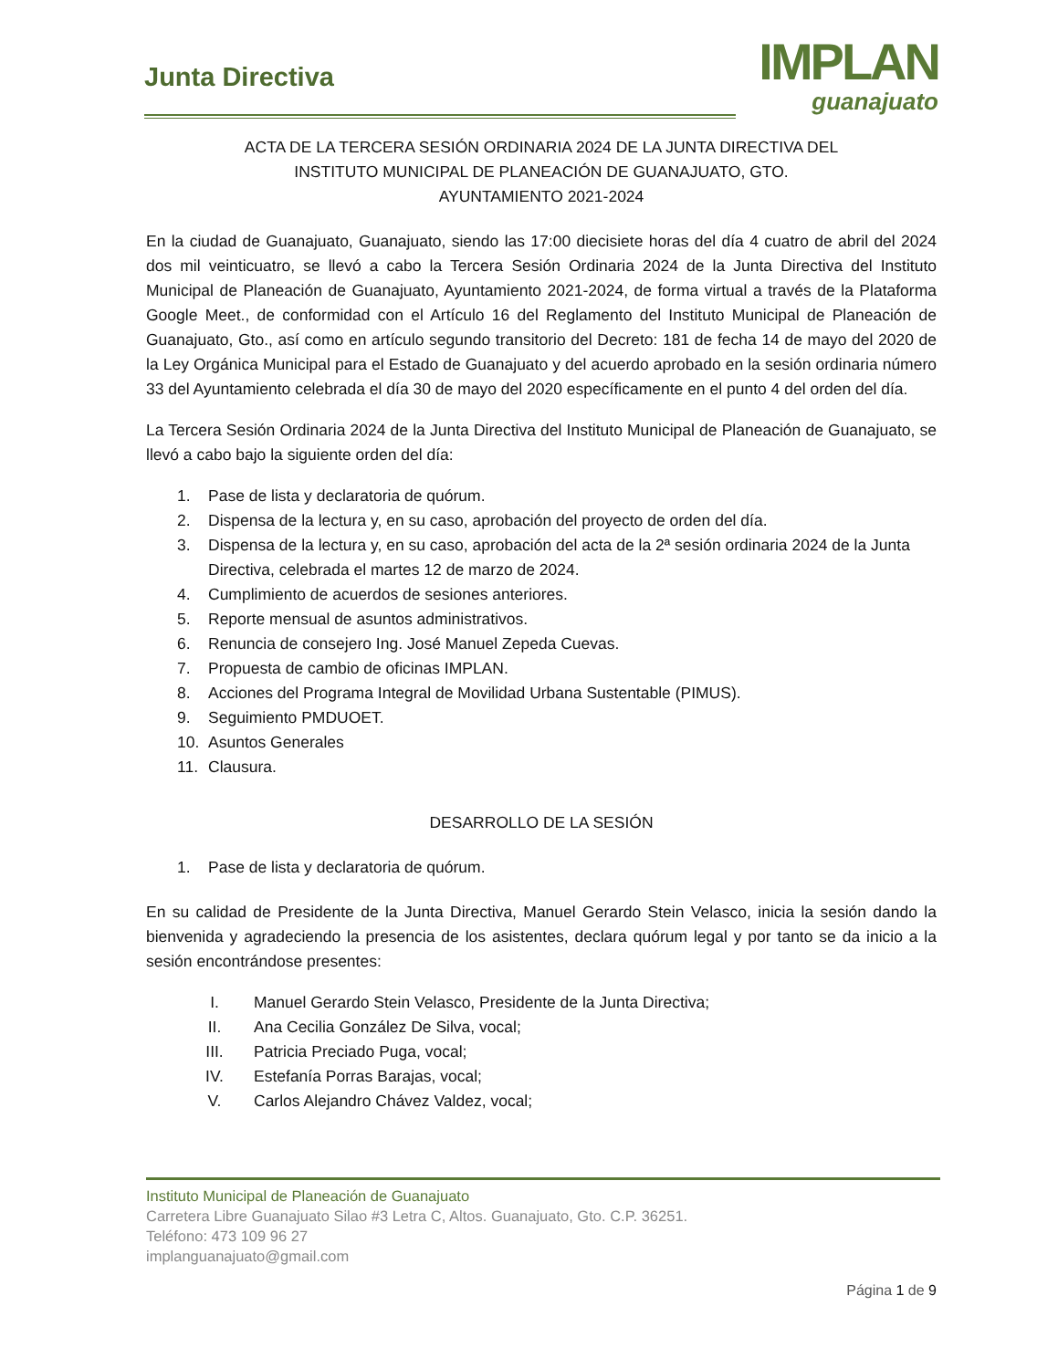Junta Directiva
IMPLAN
guanajuato
ACTA DE LA TERCERA SESIÓN ORDINARIA 2024 DE LA JUNTA DIRECTIVA DEL
INSTITUTO MUNICIPAL DE PLANEACIÓN DE GUANAJUATO, GTO.
AYUNTAMIENTO 2021-2024
En la ciudad de Guanajuato, Guanajuato, siendo las 17:00 diecisiete horas del día 4 cuatro de abril del 2024 dos mil veinticuatro, se llevó a cabo la Tercera Sesión Ordinaria 2024 de la Junta Directiva del Instituto Municipal de Planeación de Guanajuato, Ayuntamiento 2021-2024, de forma virtual a través de la Plataforma Google Meet., de conformidad con el Artículo 16 del Reglamento del Instituto Municipal de Planeación de Guanajuato, Gto., así como en artículo segundo transitorio del Decreto: 181 de fecha 14 de mayo del 2020 de la Ley Orgánica Municipal para el Estado de Guanajuato y del acuerdo aprobado en la sesión ordinaria número 33 del Ayuntamiento celebrada el día 30 de mayo del 2020 específicamente en el punto 4 del orden del día.
La Tercera Sesión Ordinaria 2024 de la Junta Directiva del Instituto Municipal de Planeación de Guanajuato, se llevó a cabo bajo la siguiente orden del día:
1. Pase de lista y declaratoria de quórum.
2. Dispensa de la lectura y, en su caso, aprobación del proyecto de orden del día.
3. Dispensa de la lectura y, en su caso, aprobación del acta de la 2ª sesión ordinaria 2024 de la Junta Directiva, celebrada el martes 12 de marzo de 2024.
4. Cumplimiento de acuerdos de sesiones anteriores.
5. Reporte mensual de asuntos administrativos.
6. Renuncia de consejero Ing. José Manuel Zepeda Cuevas.
7. Propuesta de cambio de oficinas IMPLAN.
8. Acciones del Programa Integral de Movilidad Urbana Sustentable (PIMUS).
9. Seguimiento PMDUOET.
10. Asuntos Generales
11. Clausura.
DESARROLLO DE LA SESIÓN
1. Pase de lista y declaratoria de quórum.
En su calidad de Presidente de la Junta Directiva, Manuel Gerardo Stein Velasco, inicia la sesión dando la bienvenida y agradeciendo la presencia de los asistentes, declara quórum legal y por tanto se da inicio a la sesión encontrándose presentes:
I. Manuel Gerardo Stein Velasco, Presidente de la Junta Directiva;
II. Ana Cecilia González De Silva, vocal;
III. Patricia Preciado Puga, vocal;
IV. Estefanía Porras Barajas, vocal;
V. Carlos Alejandro Chávez Valdez, vocal;
Instituto Municipal de Planeación de Guanajuato
Carretera Libre Guanajuato Silao #3 Letra C, Altos. Guanajuato, Gto. C.P. 36251.
Teléfono: 473 109 96 27
implanguanajuato@gmail.com
Página 1 de 9